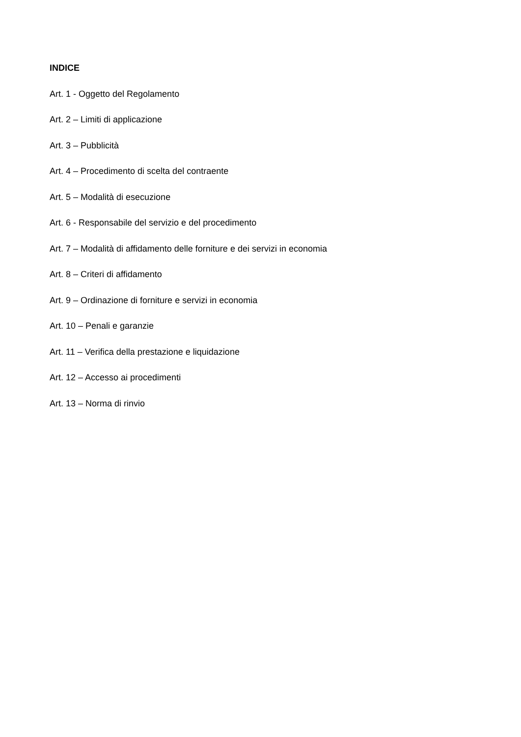INDICE
Art. 1 - Oggetto del Regolamento
Art. 2 – Limiti di applicazione
Art. 3 – Pubblicità
Art. 4 – Procedimento di scelta del contraente
Art. 5 – Modalità di esecuzione
Art. 6 - Responsabile del servizio e del procedimento
Art. 7 – Modalità di affidamento delle forniture e dei servizi in economia
Art. 8 – Criteri di affidamento
Art. 9 – Ordinazione di forniture e servizi in economia
Art. 10 – Penali e garanzie
Art. 11 – Verifica della prestazione e liquidazione
Art. 12 – Accesso ai procedimenti
Art. 13 – Norma di rinvio